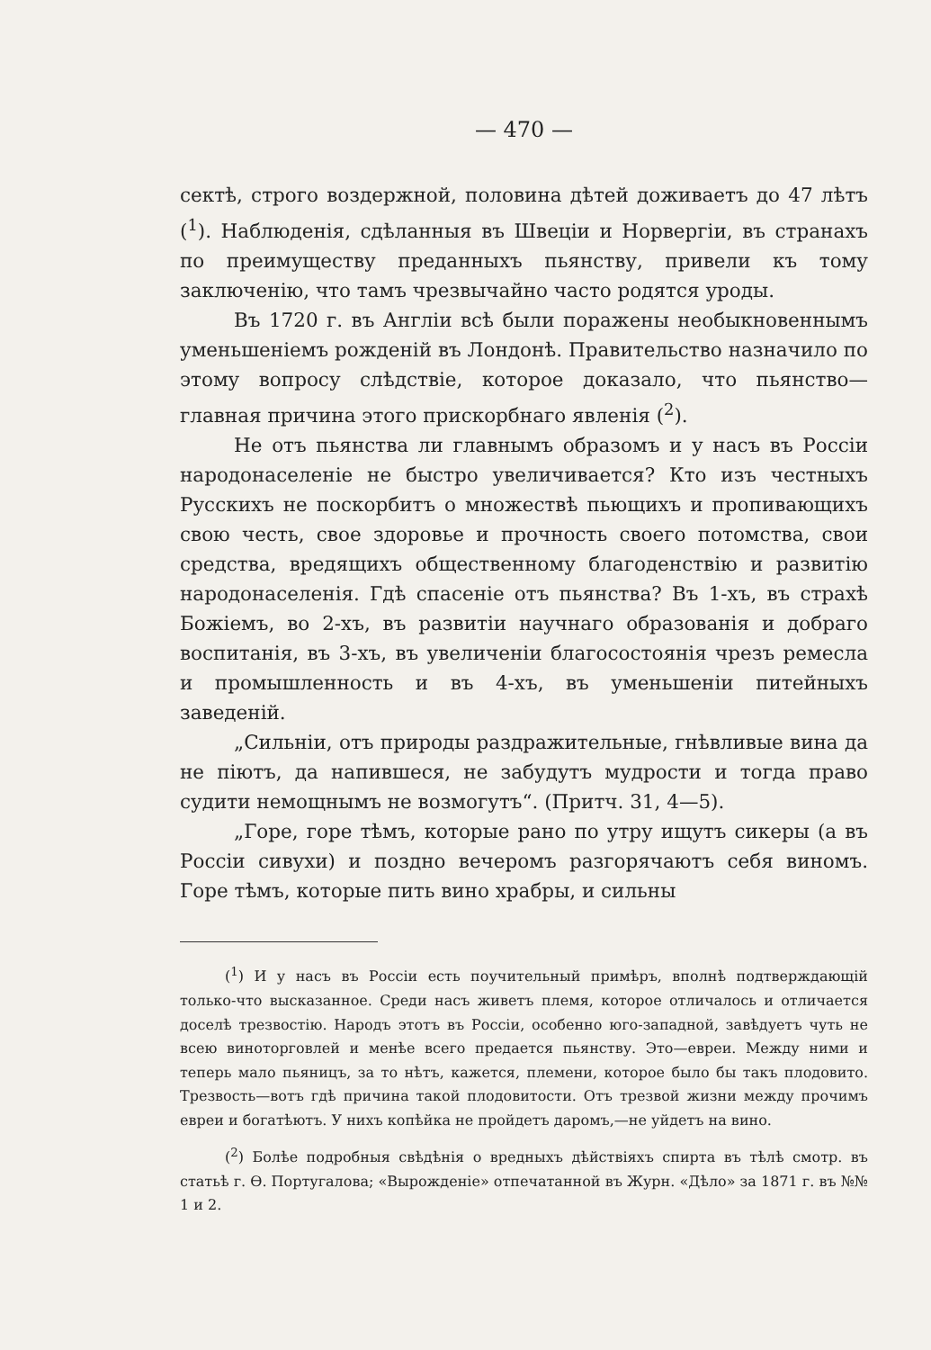— 470 —
сектѣ, строго воздержной, половина дѣтей доживаетъ до 47 лѣтъ (<sup>1</sup>). Наблюденія, сдѣланныя въ Швеціи и Норвергіи, въ странахъ по преимуществу преданныхъ пьянству, привели къ тому заключенію, что тамъ чрезвычайно часто родятся уроды.
Въ 1720 г. въ Англіи всѣ были поражены необыкновеннымъ уменьшеніемъ рожденій въ Лондонѣ. Правительство назначило по этому вопросу слѣдствіе, которое доказало, что пьянство—главная причина этого прискорбнаго явленія (<sup>2</sup>).
Не отъ пьянства ли главнымъ образомъ и у насъ въ Россіи народонаселеніе не быстро увеличивается? Кто изъ честныхъ Русскихъ не поскорбитъ о множествѣ пьющихъ и пропивающихъ свою честь, свое здоровье и прочность своего потомства, свои средства, вредящихъ общественному благоденствію и развитію народонаселенія. Гдѣ спасеніе отъ пьянства? Въ 1-хъ, въ страхѣ Божіемъ, во 2-хъ, въ развитіи научнаго образованія и добраго воспитанія, въ 3-хъ, въ увеличеніи благосостоянія чрезъ ремесла и промышленность и въ 4-хъ, въ уменьшеніи питейныхъ заведеній.
„Сильніи, отъ природы раздражительные, гнѣвливые вина да не піютъ, да напившеся, не забудутъ мудрости и тогда право судити немощнымъ не возмогутъ“. (Притч. 31, 4—5).
„Горе, горе тѣмъ, которые рано по утру ищутъ сикеры (а въ Россіи сивухи) и поздно вечеромъ разгорячаютъ себя виномъ. Горе тѣмъ, которые пить вино храбры, и сильны
(<sup>1</sup>) И у насъ въ Россіи есть поучительный примѣръ, вполнѣ подтверждающій только-что высказанное. Среди насъ живетъ племя, которое отличалось и отличается доселѣ трезвостію. Народъ этотъ въ Россіи, особенно юго-западной, завѣдуетъ чуть не всею виноторговлей и менѣе всего предается пьянству. Это—евреи. Между ними и теперь мало пьяницъ, за то нѣтъ, кажется, племени, которое было бы такъ плодовито. Трезвость—вотъ гдѣ причина такой плодовитости. Отъ трезвой жизни между прочимъ евреи и богатѣютъ. У нихъ копѣйка не пройдетъ даромъ,—не уйдетъ на вино.
(<sup>2</sup>) Болѣе подробныя свѣдѣнія о вредныхъ дѣйствіяхъ спирта въ тѣлѣ смотр. въ статьѣ г. Ѳ. Португалова; «Вырожденіе» отпечатанной въ Журн. «Дѣло» за 1871 г. въ №№ 1 и 2.